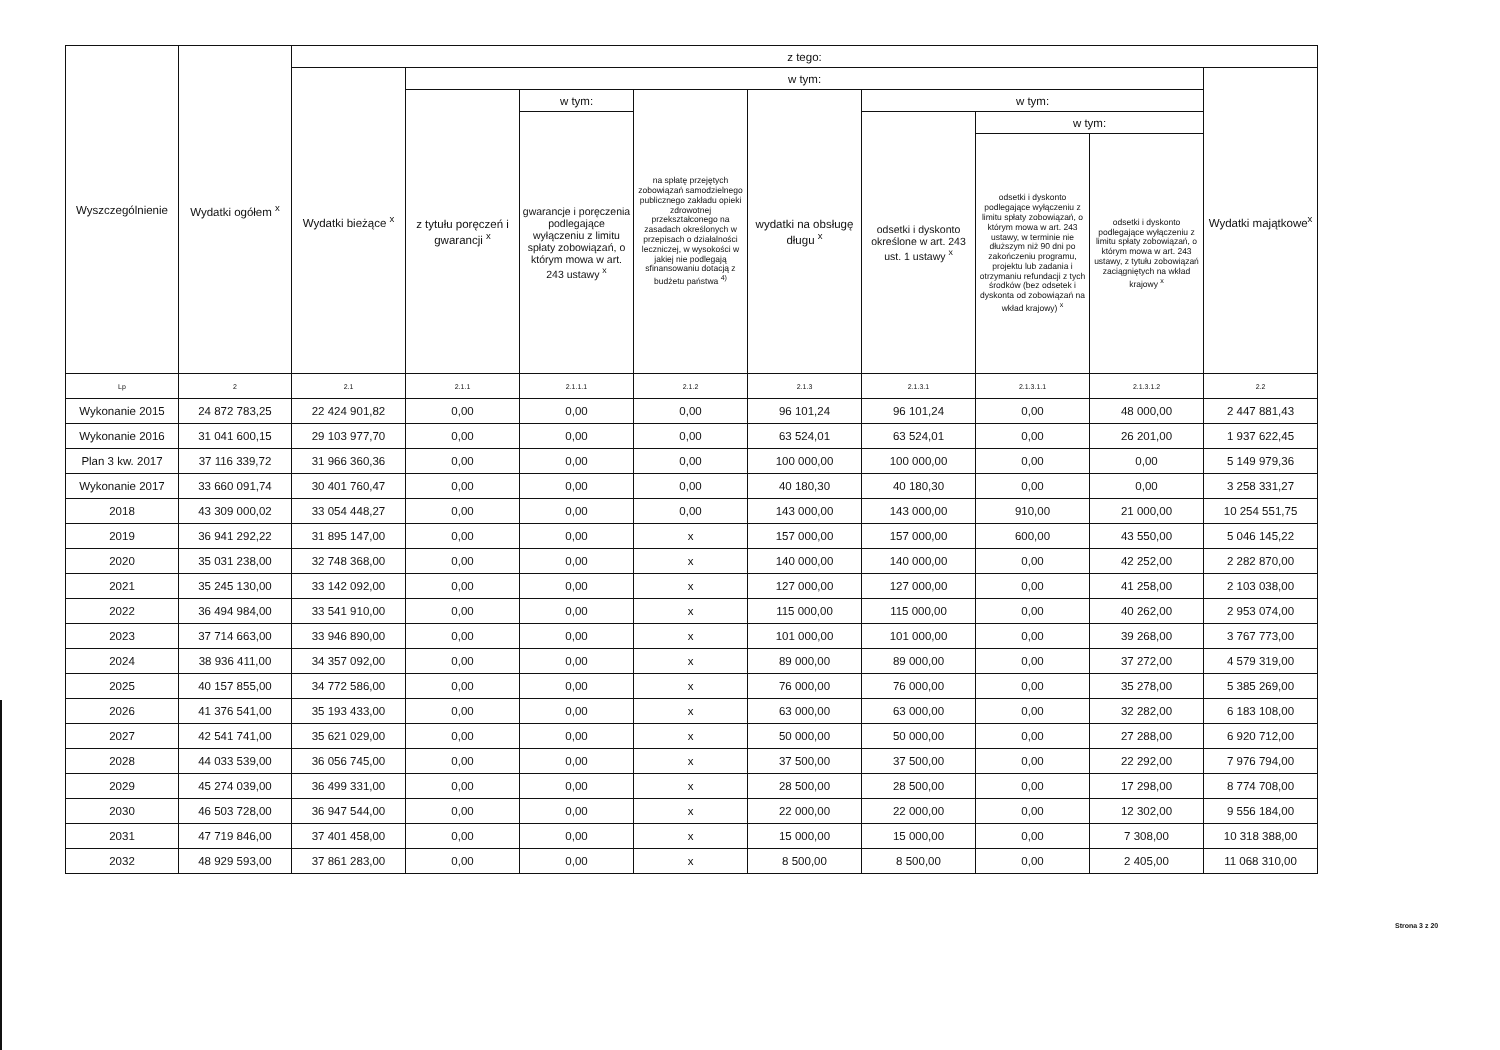| Wyszczególnienie | Wydatki ogółem <sup>x</sup> | z tego: | | | | | | | | |
| --- | --- | --- | --- | --- | --- | --- | --- | --- | --- | --- |
| | | Wydatki bieżące <sup>x</sup> | w tym: | | | | | | | Wydatki majątkowe<sup>x</sup> |
| | | | z tytułu poręczeń i gwarancji <sup>x</sup> | w tym: | na spłatę przejętych zobowiązań samodzielnego publicznego zakładu opieki zdrowotnej przekształconego na zasadach określonych w przepisach o działalności leczniczej, w wysokości w jakiej nie podlegają sfinansowaniu dotacją z budżetu państwa <sup>4)</sup> | wydatki na obsługę długu <sup>x</sup> | w tym: | | | |
| | | | | gwarancje i poręczenia podlegające wyłączeniu z limitu spłaty zobowiązań, o którym mowa w art. 243 ustawy <sup>x</sup> | | | odsetki i dyskonto określone w art. 243 ust. 1 ustawy <sup>x</sup> | w tym: | | |
| | | | | | | | | odsetki i dyskonto podlegające wyłączeniu z limitu spłaty zobowiązań, o którym mowa w art. 243 ustawy, w terminie nie dłuższym niż 90 dni po zakończeniu programu, projektu lub zadania i otrzymaniu refundacji z tych środków (bez odsetek i dyskonta od zobowiązań na wkład krajowy) <sup>x</sup> | odsetki i dyskonto podlegające wyłączeniu z limitu spłaty zobowiązań, o którym mowa w art. 243 ustawy, z tytułu zobowiązań zaciągniętych na wkład krajowy <sup>x</sup> | |
| Lp | 2 | 2.1 | 2.1.1 | 2.1.1.1 | 2.1.2 | 2.1.3 | 2.1.3.1 | 2.1.3.1.1 | 2.1.3.1.2 | 2.2 |
| Wykonanie 2015 | 24 872 783,25 | 22 424 901,82 | 0,00 | 0,00 | 0,00 | 96 101,24 | 96 101,24 | 0,00 | 48 000,00 | 2 447 881,43 |
| Wykonanie 2016 | 31 041 600,15 | 29 103 977,70 | 0,00 | 0,00 | 0,00 | 63 524,01 | 63 524,01 | 0,00 | 26 201,00 | 1 937 622,45 |
| Plan 3 kw. 2017 | 37 116 339,72 | 31 966 360,36 | 0,00 | 0,00 | 0,00 | 100 000,00 | 100 000,00 | 0,00 | 0,00 | 5 149 979,36 |
| Wykonanie 2017 | 33 660 091,74 | 30 401 760,47 | 0,00 | 0,00 | 0,00 | 40 180,30 | 40 180,30 | 0,00 | 0,00 | 3 258 331,27 |
| 2018 | 43 309 000,02 | 33 054 448,27 | 0,00 | 0,00 | 0,00 | 143 000,00 | 143 000,00 | 910,00 | 21 000,00 | 10 254 551,75 |
| 2019 | 36 941 292,22 | 31 895 147,00 | 0,00 | 0,00 | x | 157 000,00 | 157 000,00 | 600,00 | 43 550,00 | 5 046 145,22 |
| 2020 | 35 031 238,00 | 32 748 368,00 | 0,00 | 0,00 | x | 140 000,00 | 140 000,00 | 0,00 | 42 252,00 | 2 282 870,00 |
| 2021 | 35 245 130,00 | 33 142 092,00 | 0,00 | 0,00 | x | 127 000,00 | 127 000,00 | 0,00 | 41 258,00 | 2 103 038,00 |
| 2022 | 36 494 984,00 | 33 541 910,00 | 0,00 | 0,00 | x | 115 000,00 | 115 000,00 | 0,00 | 40 262,00 | 2 953 074,00 |
| 2023 | 37 714 663,00 | 33 946 890,00 | 0,00 | 0,00 | x | 101 000,00 | 101 000,00 | 0,00 | 39 268,00 | 3 767 773,00 |
| 2024 | 38 936 411,00 | 34 357 092,00 | 0,00 | 0,00 | x | 89 000,00 | 89 000,00 | 0,00 | 37 272,00 | 4 579 319,00 |
| 2025 | 40 157 855,00 | 34 772 586,00 | 0,00 | 0,00 | x | 76 000,00 | 76 000,00 | 0,00 | 35 278,00 | 5 385 269,00 |
| 2026 | 41 376 541,00 | 35 193 433,00 | 0,00 | 0,00 | x | 63 000,00 | 63 000,00 | 0,00 | 32 282,00 | 6 183 108,00 |
| 2027 | 42 541 741,00 | 35 621 029,00 | 0,00 | 0,00 | x | 50 000,00 | 50 000,00 | 0,00 | 27 288,00 | 6 920 712,00 |
| 2028 | 44 033 539,00 | 36 056 745,00 | 0,00 | 0,00 | x | 37 500,00 | 37 500,00 | 0,00 | 22 292,00 | 7 976 794,00 |
| 2029 | 45 274 039,00 | 36 499 331,00 | 0,00 | 0,00 | x | 28 500,00 | 28 500,00 | 0,00 | 17 298,00 | 8 774 708,00 |
| 2030 | 46 503 728,00 | 36 947 544,00 | 0,00 | 0,00 | x | 22 000,00 | 22 000,00 | 0,00 | 12 302,00 | 9 556 184,00 |
| 2031 | 47 719 846,00 | 37 401 458,00 | 0,00 | 0,00 | x | 15 000,00 | 15 000,00 | 0,00 | 7 308,00 | 10 318 388,00 |
| 2032 | 48 929 593,00 | 37 861 283,00 | 0,00 | 0,00 | x | 8 500,00 | 8 500,00 | 0,00 | 2 405,00 | 11 068 310,00 |
Strona 3 z 20